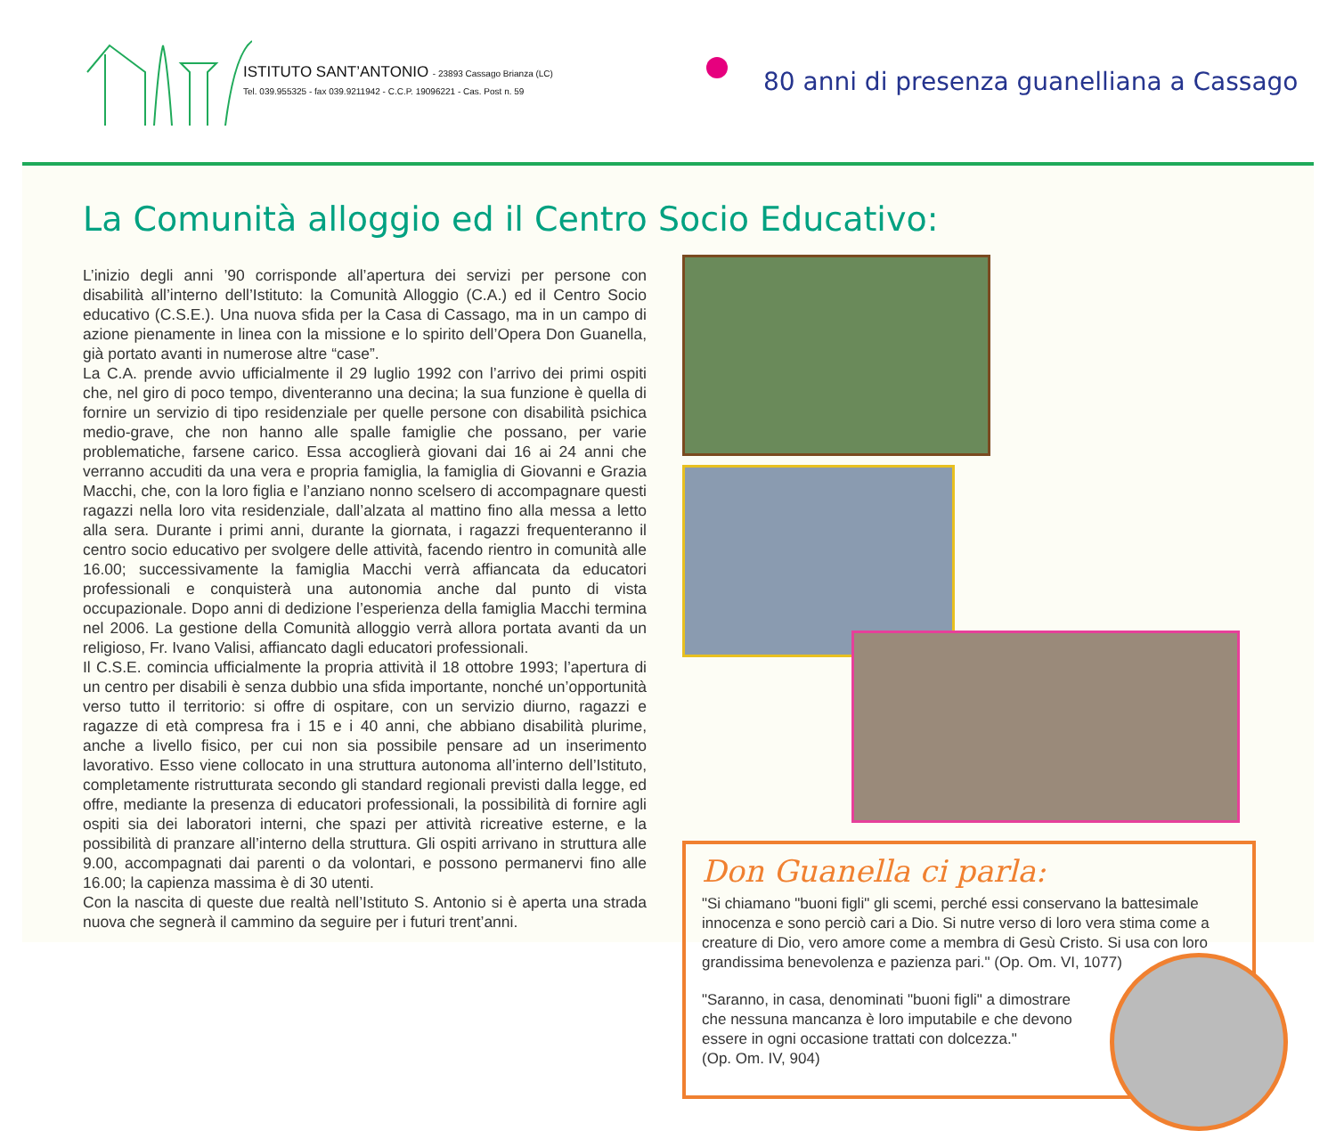ISTITUTO SANT’ANTONIO - 23893 Cassago Brianza (LC)
Tel. 039.955325 - fax 039.9211942 - C.C.P. 19096221 - Cas. Post n. 59
80 anni di presenza guanelliana a Cassago
La Comunità alloggio ed il Centro Socio Educativo:
L’inizio degli anni ’90 corrisponde all’apertura dei servizi per persone con disabilità all’interno dell’Istituto: la Comunità Alloggio (C.A.) ed il Centro Socio educativo (C.S.E.). Una nuova sfida per la Casa di Cassago, ma in un campo di azione pienamente in linea con la missione e lo spirito dell’Opera Don Guanella, già portato avanti in numerose altre “case”.
La C.A. prende avvio ufficialmente il 29 luglio 1992 con l’arrivo dei primi ospiti che, nel giro di poco tempo, diventeranno una decina; la sua funzione è quella di fornire un servizio di tipo residenziale per quelle persone con disabilità psichica medio-grave, che non hanno alle spalle famiglie che possano, per varie problematiche, farsene carico. Essa accoglierà giovani dai 16 ai 24 anni che verranno accuditi da una vera e propria famiglia, la famiglia di Giovanni e Grazia Macchi, che, con la loro figlia e l’anziano nonno scelsero di accompagnare questi ragazzi nella loro vita residenziale, dall’alzata al mattino fino alla messa a letto alla sera. Durante i primi anni, durante la giornata, i ragazzi frequenteranno il centro socio educativo per svolgere delle attività, facendo rientro in comunità alle 16.00; successivamente la famiglia Macchi verrà affiancata da educatori professionali e conquisterà una autonomia anche dal punto di vista occupazionale. Dopo anni di dedizione l’esperienza della famiglia Macchi termina nel 2006. La gestione della Comunità alloggio verrà allora portata avanti da un religioso, Fr. Ivano Valisi, affiancato dagli educatori professionali.
Il C.S.E. comincia ufficialmente la propria attività il 18 ottobre 1993; l’apertura di un centro per disabili è senza dubbio una sfida importante, nonché un’opportunità verso tutto il territorio: si offre di ospitare, con un servizio diurno, ragazzi e ragazze di età compresa fra i 15 e i 40 anni, che abbiano disabilità plurime, anche a livello fisico, per cui non sia possibile pensare ad un inserimento lavorativo. Esso viene collocato in una struttura autonoma all’interno dell’Istituto, completamente ristrutturata secondo gli standard regionali previsti dalla legge, ed offre, mediante la presenza di educatori professionali, la possibilità di fornire agli ospiti sia dei laboratori interni, che spazi per attività ricreative esterne, e la possibilità di pranzare all’interno della struttura. Gli ospiti arrivano in struttura alle 9.00, accompagnati dai parenti o da volontari, e possono permanervi fino alle 16.00; la capienza massima è di 30 utenti.
Con la nascita di queste due realtà nell’Istituto S. Antonio si è aperta una strada nuova che segnerà il cammino da seguire per i futuri trent’anni.
Don Guanella ci parla:
"Si chiamano "buoni figli" gli scemi, perché essi conservano la battesimale innocenza e sono perciò cari a Dio. Si nutre verso di loro vera stima come a creature di Dio, vero amore come a membra di Gesù Cristo. Si usa con loro grandissima benevolenza e pazienza pari." (Op. Om. VI, 1077)
"Saranno, in casa, denominati "buoni figli" a dimostrare che nessuna mancanza è loro imputabile e che devono essere in ogni occasione trattati con dolcezza."
(Op. Om. IV, 904)